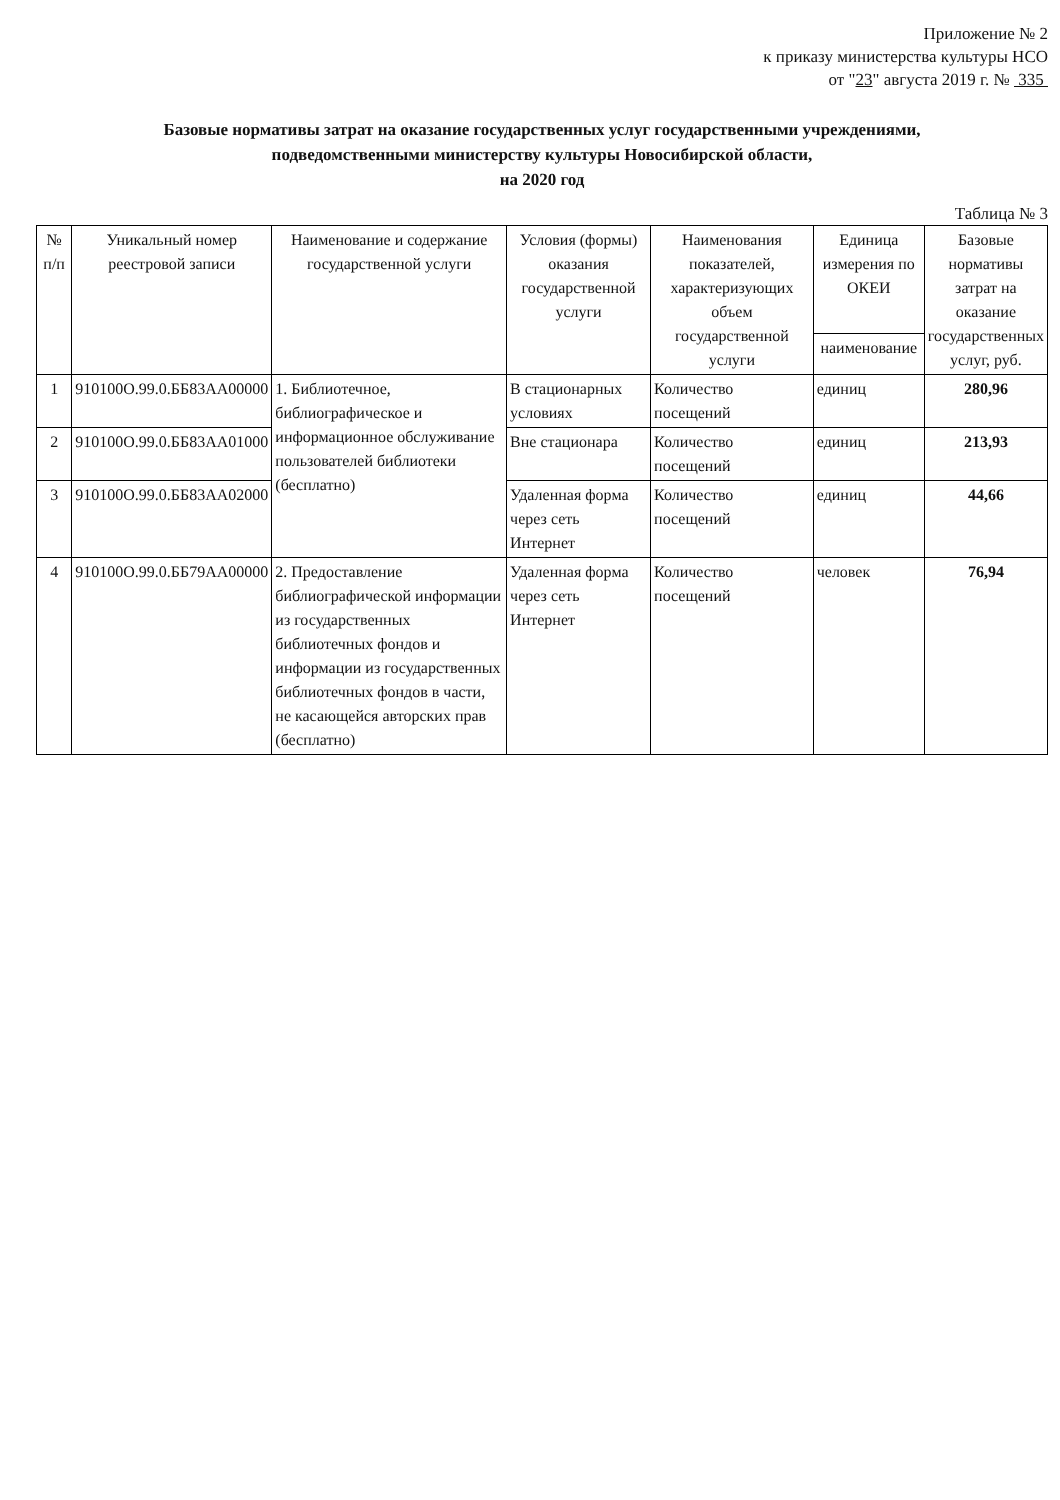Приложение № 2
к приказу министерства культуры НСО
от "23" августа 2019 г. № 335
Базовые нормативы затрат на оказание государственных услуг государственными учреждениями,
подведомственными министерству культуры Новосибирской области,
на 2020 год
Таблица № 3
| № п/п | Уникальный номер реестровой записи | Наименование и содержание государственной услуги | Условия (формы) оказания государственной услуги | Наименования показателей, характеризующих объем государственной услуги | Единица измерения по ОКЕИ | Базовые нормативы затрат на оказание государственных услуг, руб. |
| --- | --- | --- | --- | --- | --- | --- |
| | | | | | наименование | |
| 1 | 910100О.99.0.ББ83АА00000 | 1. Библиотечное, библиографическое и информационное обслуживание пользователей библиотеки (бесплатно) | В стационарных условиях | Количество посещений | единиц | 280,96 |
| 2 | 910100О.99.0.ББ83АА01000 | | Вне стационара | Количество посещений | единиц | 213,93 |
| 3 | 910100О.99.0.ББ83АА02000 | | Удаленная форма через сеть Интернет | Количество посещений | единиц | 44,66 |
| 4 | 910100О.99.0.ББ79АА00000 | 2. Предоставление библиографической информации из государственных библиотечных фондов и информации из государственных библиотечных фондов в части, не касающейся авторских прав (бесплатно) | Удаленная форма через сеть Интернет | Количество посещений | человек | 76,94 |